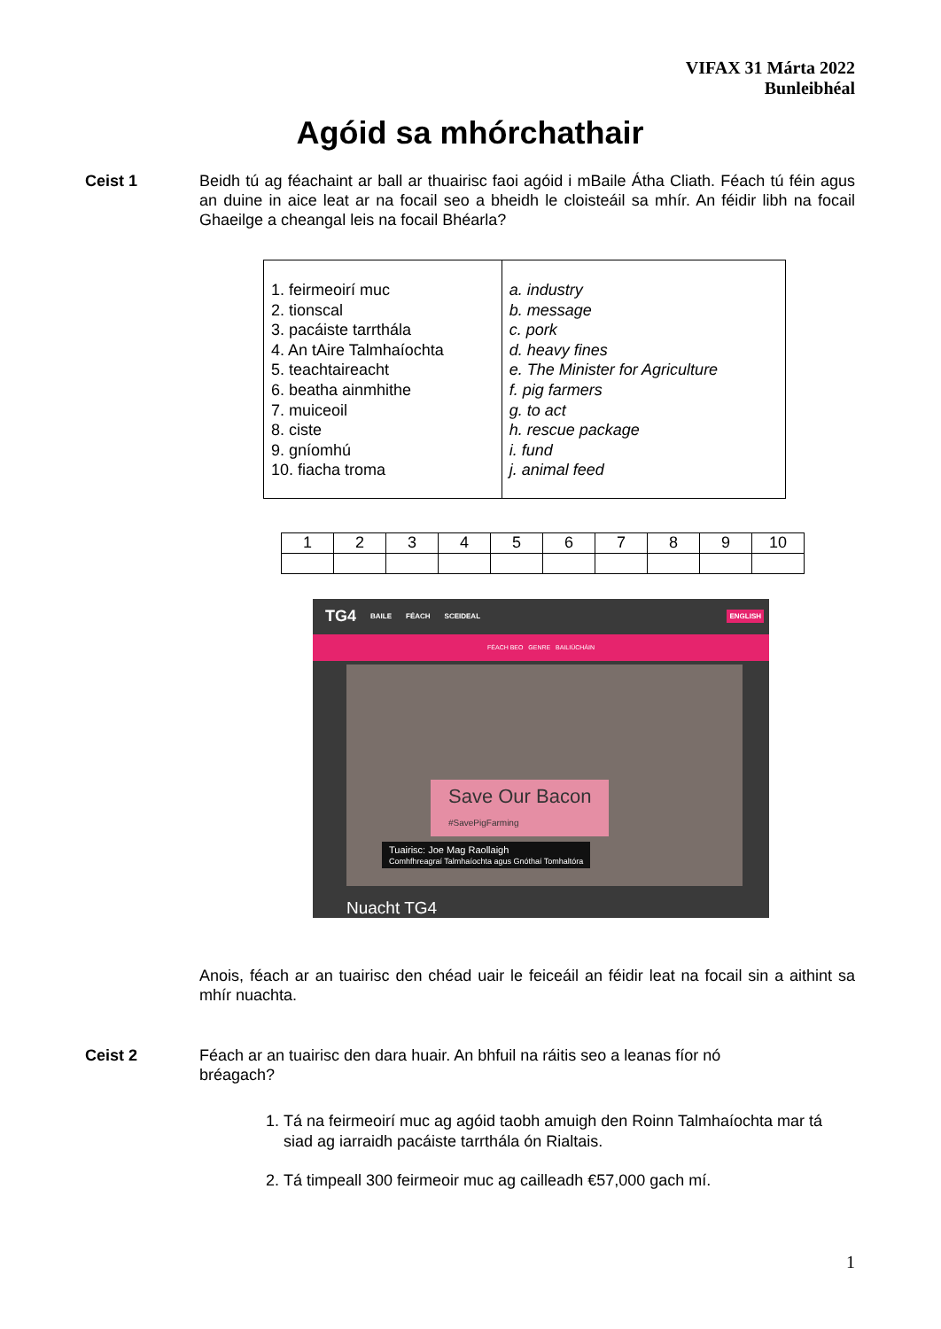VIFAX 31 Márta 2022
Bunleibhéal
Agóid sa mhórchathair
Ceist 1 Beidh tú ag féachaint ar ball ar thuairisc faoi agóid i mBaile Átha Cliath. Féach tú féin agus an duine in aice leat ar na focail seo a bheidh le cloisteáil sa mhír. An féidir libh na focail Ghaeilge a cheangal leis na focail Bhéarla?
| 1. feirmeoirí muc 2. tionscal 3. pacáiste tarrthála 4. An tAire Talmhaíochta 5. teachtaireacht 6. beatha ainmhithe 7. muiceoil 8. ciste 9. gníomhú 10. fiacha troma | a. industry b. message c. pork d. heavy fines e. The Minister for Agriculture f. pig farmers g. to act h. rescue package i. fund j. animal feed |
| 1 | 2 | 3 | 4 | 5 | 6 | 7 | 8 | 9 | 10 |
TG4 BAILE FÉACH SCEIDEAL ENGLISH
FÉACH BEO GENRE BAILIÚCHÁIN
Save Our Bacon
#SavePigFarming
Tuairisc: Joe Mag Raollaigh
Comhfhreagraí Talmhaíochta agus Gnóthaí Tomhaltóra
Nuacht TG4
Anois, féach ar an tuairisc den chéad uair le feiceáil an féidir leat na focail sin a aithint sa mhír nuachta.
Ceist 2 Féach ar an tuairisc den dara huair. An bhfuil na ráitis seo a leanas fíor nó bréagach?
1. Tá na feirmeoirí muc ag agóid taobh amuigh den Roinn Talmhaíochta mar tá siad ag iarraidh pacáiste tarrthála ón Rialtais.
2. Tá timpeall 300 feirmeoir muc ag cailleadh €57,000 gach mí.
1